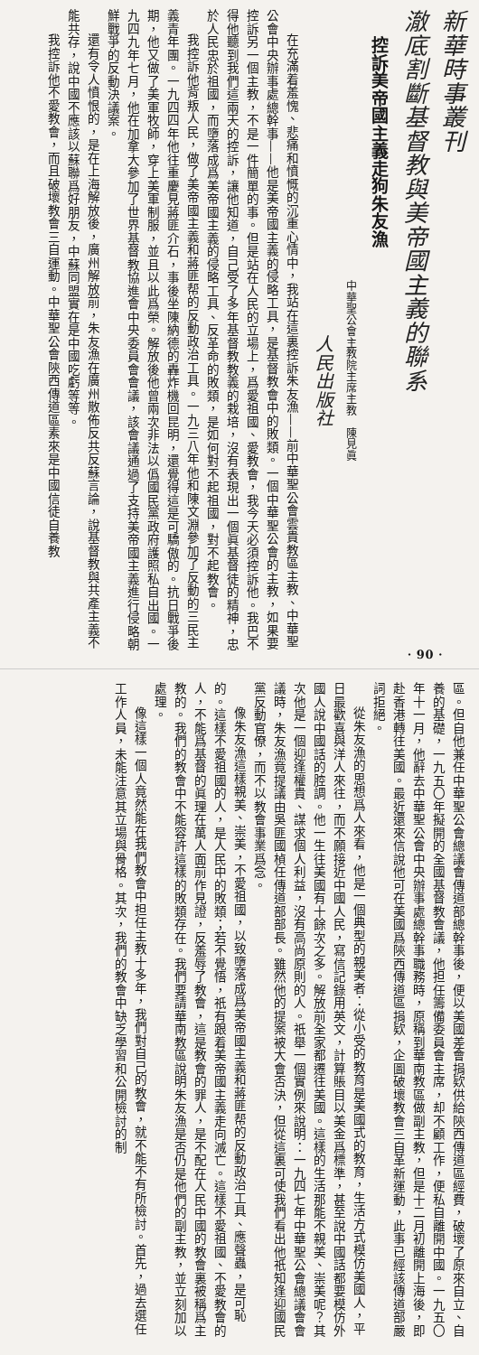新華時事叢刊
澈底割斷基督教與美帝國主義的聯系
控訴美帝國主義走狗朱友漁
中華聖公會主教院主席主教　陳見眞
人民出版社
在充滿着羞愧、悲痛和憤慨的沉重心情中，我站在這裏控訴朱友漁——前中華聖公會雲貴教區主教、中華聖公會中央辦事處總幹事——他是美帝國主義的侵略工具，是基督教會中的敗類。一個中華聖公會的主教，如果要控訴另一個主教，不是一件簡單的事。但是站在人民的立場上，爲愛祖國、愛教會，我今天必須控訴他。我巴不得他聽到我們這兩天的控訴，讓他知道，自己受了多年基督教教義的栽培，沒有表現出一個眞基督徒的精神，忠於人民忠於祖國，而墮落成爲美帝國主義的侵略工具、反革命的敗類，是如何對不起祖國，對不起教會。
我控訴他背叛人民，做了美帝國主義和蔣匪帮的反動政治工具。一九三八年他和陳文淵參加了反動的三民主義青年團。一九四四年他往重慶見蔣匪介石，事後坐陳納德的轟炸機回昆明，還覺得這是可驕傲的。抗日戰爭後期，他又做了美軍牧師，穿上美軍制服，並且以此爲榮。解放後他曾兩次非法以僞國民黨政府護照私自出國。一九四九年七月，他在加拿大參加了世界基督教協進會中央委員會會議，該會議通過了支持美帝國主義進行侵略朝鮮戰爭的反動決議案。
還有令人憤恨的，是在上海解放後，廣州解放前，朱友漁在廣州散佈反共反蘇言論，說基督教與共產主義不能共存，說中國不應該以蘇聯爲好朋友，中蘇同盟實在是中國吃虧等等。
我控訴他不愛教會，而且破壞教會三自運動。中華聖公會陝西傳道區素來是中國信徒自養教
· 90 ·
區。但自他兼任中華聖公會總議會傳道部總幹事後，便以美國差會捐欵供給陝西傳道區經費，破壞了原來自立、自養的基礎，一九五〇年擬開的全國基督教會議，他担任籌備委員會主席，却不顧工作，便私自離開中國。一九五〇年十一月，他辭去中華聖公會中央辦事處總幹事職務時，原稱到華南教區做副主教，但是十二月初離開上海後，即赴香港轉往美國。最近還來信說他可在美國爲陝西傳道區捐欵，企圖破壞教會三自革新運動，此事已經該傳道部嚴詞拒絕。
從朱友漁的思想爲人來看，他是一個典型的親美者：從小受的教育是美國式的教育，生活方式模仿美國人，平日最歡喜與洋人來往，而不願接近中國人民，寫信記錄用英文，計算賬目以美金爲標準，甚至說中國話都要模仿外國人說中國話的腔調。他一生往美國有十餘次之多。解放前全家都遷往美國。這樣的生活那能不親美、崇美呢？其次他是一個迎逢權貴、謀求個人利益，沒有高尚原則的人。祇舉一個實例來說明：一九四七年中華聖公會總議會會議時，朱友漁竟提議由吳匪國楨任傳道部部長。雖然他的提案被大會否決，但從這裏可使我們看出他祇知逢迎國民黨反動官僚，而不以教會事業爲念。
像朱友漁這樣親美、崇美，不愛祖國，以致墮落成爲美帝國主義和蔣匪帮的反動政治工具、應聲蟲，是可恥的。這樣不愛祖國的人，是人民中的敗類；若不覺悟，祇有跟着美帝國主義走向滅亡。這樣不愛祖國、不愛教會的人，不能爲基督的眞理在萬人面前作見證，反羞辱了教會，這是教會的罪人，是不配在人民中國的教會裏被稱爲主教的。我們的教會中不能容許這樣的敗類存在。我們要請華南教區說明朱友漁是否仍是他們的副主教，並立刻加以處理。
像這樣一個人竟然能在我們教會中担任主教十多年，我們對自己的教會，就不能不有所檢討。首先，過去選任工作人員，未能注意其立場與骨格。其次，我們的教會中缺乏學習和公開檢討的制